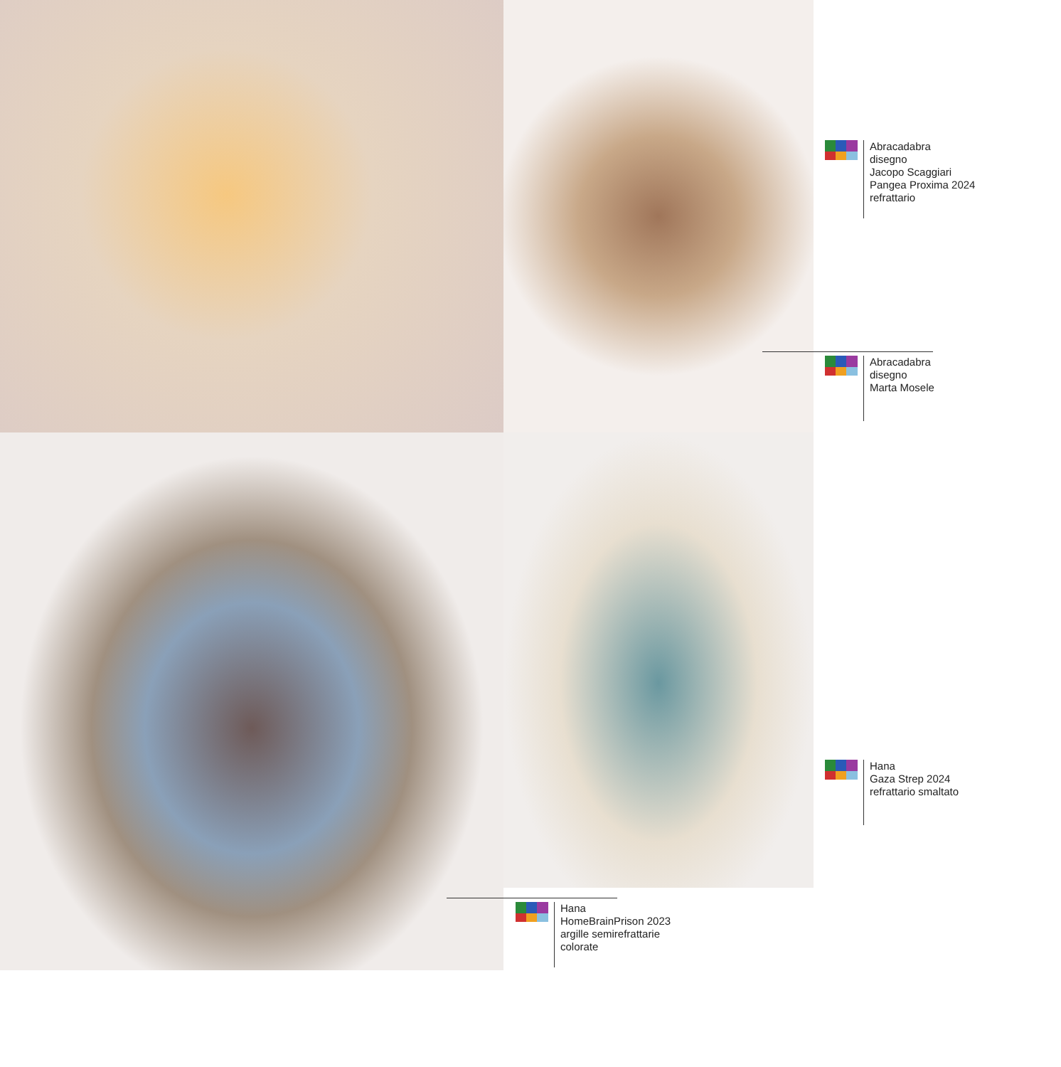Abracadabra
disegno
Jacopo Scaggiari
Pangea Proxima 2024
refrattario
Abracadabra
disegno
Marta Mosele
Hana
Gaza Strep 2024
refrattario smaltato
Hana
HomeBrainPrison 2023
argille semirefrattarie
colorate